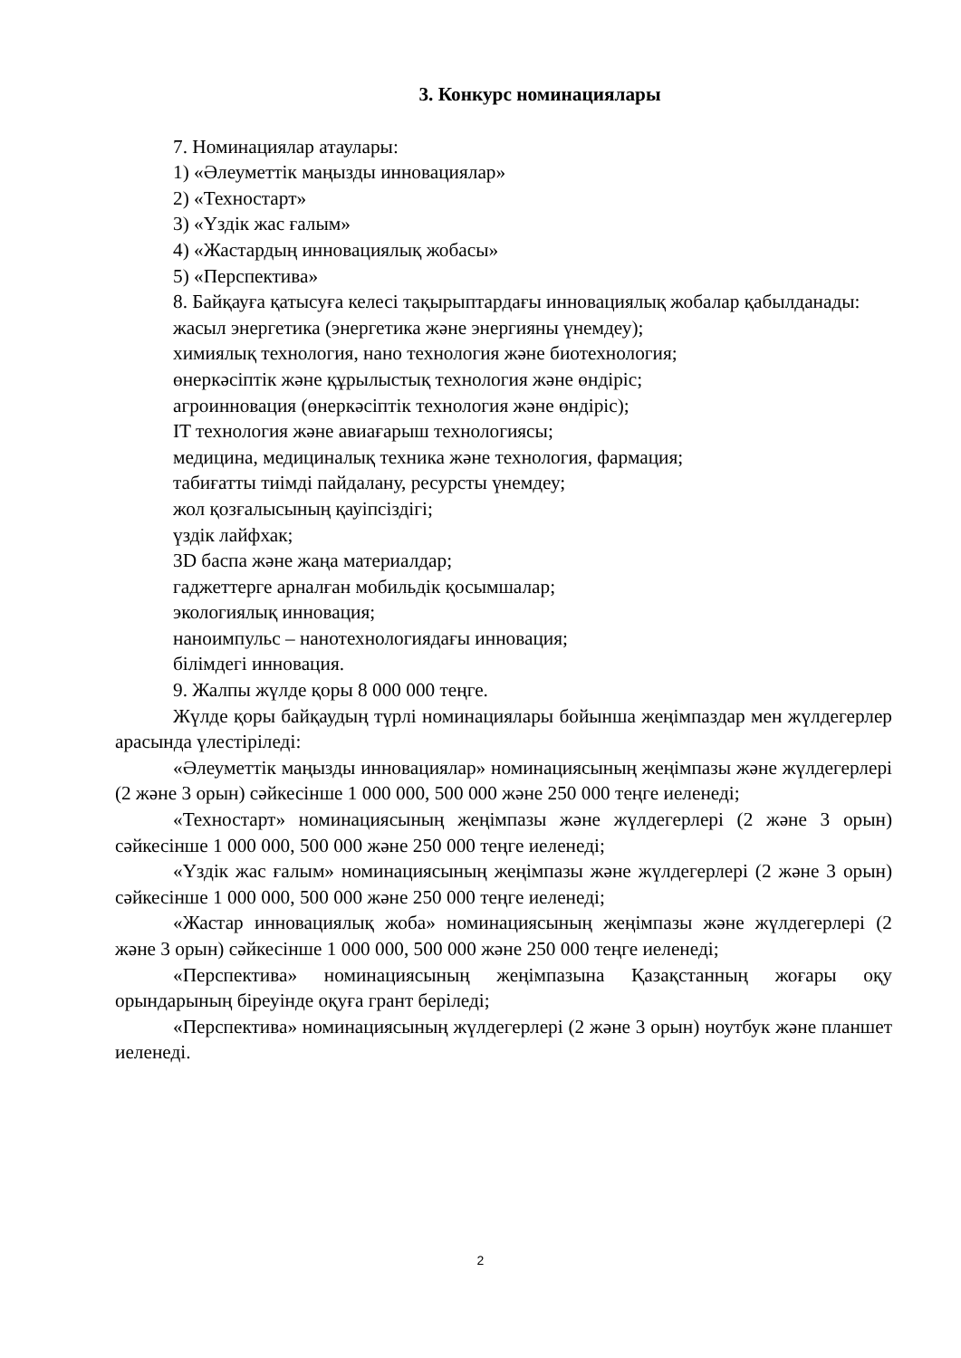3. Конкурс номинациялары
7. Номинациялар атаулары:
1) «Әлеуметтік маңызды инновациялар»
2) «Техностарт»
3) «Үздік жас ғалым»
4) «Жастардың инновациялық жобасы»
5) «Перспектива»
8. Байқауға қатысуға келесі тақырыптардағы инновациялық жобалар қабылданады:
жасыл энергетика (энергетика және энергияны үнемдеу);
химиялық технология, нано технология және биотехнология;
өнеркәсіптік және құрылыстық технология және өндіріс;
агроинновация (өнеркәсіптік технология және өндіріс);
IT технология және авиағарыш технологиясы;
медицина, медициналық техника және технология, фармация;
табиғатты тиімді пайдалану, ресурсты үнемдеу;
жол қозғалысының қауіпсіздігі;
үздік лайфхак;
3D баспа және жаңа материалдар;
гаджеттерге арналған мобильдік қосымшалар;
экологиялық инновация;
наноимпульс – нанотехнологиядағы инновация;
білімдегі инновация.
9. Жалпы жүлде қоры 8 000 000 теңге.
Жүлде қоры байқаудың түрлі номинациялары бойынша жеңімпаздар мен жүлдегерлер арасында үлестіріледі:
«Әлеуметтік маңызды инновациялар» номинациясының жеңімпазы және жүлдегерлері (2 және 3 орын) сәйкесінше 1 000 000, 500 000 және 250 000 теңге иеленеді;
«Техностарт» номинациясының жеңімпазы және жүлдегерлері (2 және 3 орын) сәйкесінше 1 000 000, 500 000 және 250 000 теңге иеленеді;
«Үздік жас ғалым» номинациясының жеңімпазы және жүлдегерлері (2 және 3 орын) сәйкесінше 1 000 000, 500 000 және 250 000 теңге иеленеді;
«Жастар инновациялық жоба» номинациясының жеңімпазы және жүлдегерлері (2 және 3 орын) сәйкесінше 1 000 000, 500 000 және 250 000 теңге иеленеді;
«Перспектива» номинациясының жеңімпазына Қазақстанның жоғары оқу орындарының біреуінде оқуға грант беріледі;
«Перспектива» номинациясының жүлдегерлері (2 және 3 орын) ноутбук және планшет иеленеді.
2